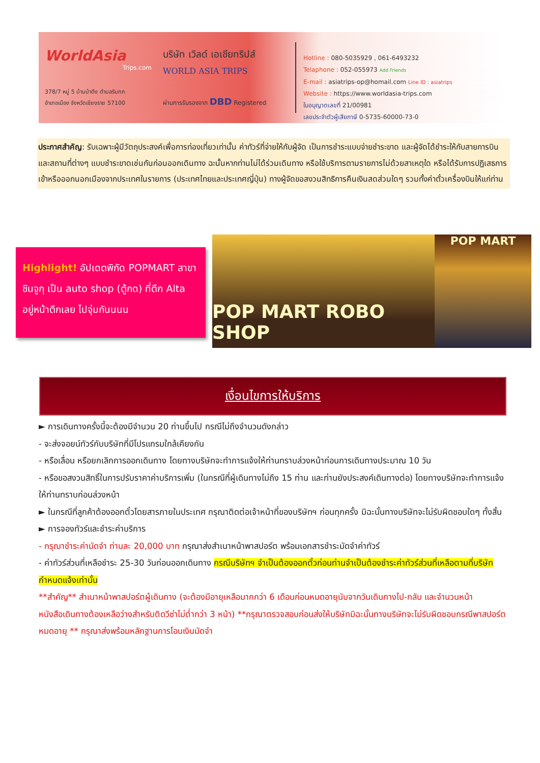WorldAsia
Trips.com
378/7 หมู่ 5 บ้านป่าตึง ตำบลริมกก
อำเภอเมือง จังหวัดเชียงราย 57100
บริษัท เวิลด์ เอเชียทริปส์
WORLD ASIA TRIPS
ผ่านการรับรองจาก DBD Registered
Hotline : 080-5035929 , 061-6493232
Telaphone : 052-055973 Add Friends
E-mail : asiatrips-op@homail.com Line ID : asiatrips
Website : https://www.worldasia-trips.com
ใบอนุญาตเลขที่ 21/00981
เลขประจำตัวผู้เสียภาษี 0-5735-60000-73-0
ประกาศสำคัญ: รับเฉพาะผู้มีวัตถุประสงค์เพื่อการท่องเที่ยวเท่านั้น ค่าทัวร์ที่จ่ายให้กับผู้จัด เป็นการชำระแบบจ่ายชำระขาด และผู้จัดได้ชำระให้กับสายการบินและสถานที่ต่างๆ แบบชำระขาดเช่นกันก่อนออกเดินทาง ฉะนั้นหากท่านไม่ได้ร่วมเดินทาง หรือใช้บริการตามรายการไม่ด้วยสาเหตุใด หรือได้รับการปฏิเสธการเข้าหรือออกนอกเมืองจากประเทศในรายการ (ประเทศไทยและประเทศญี่ปุ่น) ทางผู้จัดขอสงวนสิทธิการคืนเงินสดส่วนใดๆ รวมทั้งค่าตั๋วเครื่องบินให้แก่ท่าน
Highlight! อัปเดตพิกัด POPMART สาขาชินจูกุ เป็น auto shop (ตู้กด) ที่ตึก Alta อยู่หน้าตึกเลย ไปจุ่มกันนนน
POP MART ROBO SHOP
POP MART
เงื่อนไขการให้บริการ
► การเดินทางครั้งนี้จะต้องมีจำนวน 20 ท่านขึ้นไป กรณีไม่ถึงจำนวนดังกล่าว
- จะส่งจอยน์ทัวร์กับบริษัทที่มีโปรแกรมใกล้เคียงกัน
- หรือเลื่อน หรือยกเลิกการออกเดินทาง โดยทางบริษัทจะทำการแจ้งให้ท่านทราบล่วงหน้าก่อนการเดินทางประมาณ 10 วัน
- หรือขอสงวนสิทธิ์ในการปรับราคาค่าบริการเพิ่ม (ในกรณีที่ผู้เดินทางไม่ถึง 15 ท่าน และท่านยังประสงค์เดินทางต่อ) โดยทางบริษัทจะทำการแจ้งให้ท่านทราบก่อนล่วงหน้า
► ในกรณีที่ลูกค้าต้องออกตั๋วโดยสารภายในประเทศ กรุณาติดต่อเจ้าหน้าที่ของบริษัทฯ ก่อนทุกครั้ง มิฉะนั้นทางบริษัทจะไม่รับผิดชอบใดๆ ทั้งสิ้น
► การจองทัวร์และชำระค่าบริการ
- กรุณาชำระค่ามัดจำ ท่านละ 20,000 บาท กรุณาส่งสำเนาหน้าพาสปอร์ต พร้อมเอกสารชำระมัดจำค่าทัวร์
- ค่าทัวร์ส่วนที่เหลือชำระ 25-30 วันก่อนออกเดินทาง กรณีบริษัทฯ จำเป็นต้องออกตั๋วก่อนท่านจำเป็นต้องชำระค่าทัวร์ส่วนที่เหลือตามที่บริษัทกำหนดแจ้งเท่านั้น
**สำคัญ** สำเนาหน้าพาสปอร์ตผู้เดินทาง (จะต้องมีอายุเหลือมากกว่า 6 เดือนก่อนหมดอายุนับจากวันเดินทางไป-กลับ และจำนวนหน้าหนังสือเดินทางต้องเหลือว่างสำหรับติดวีซ่าไม่ต่ำกว่า 3 หน้า) **กรุณาตรวจสอบก่อนส่งให้บริษัทมิฉะนั้นทางบริษัทจะไม่รับผิดชอบกรณีพาสปอร์ตหมดอายุ ** กรุณาส่งพร้อมหลักฐานการโอนเงินมัดจำ